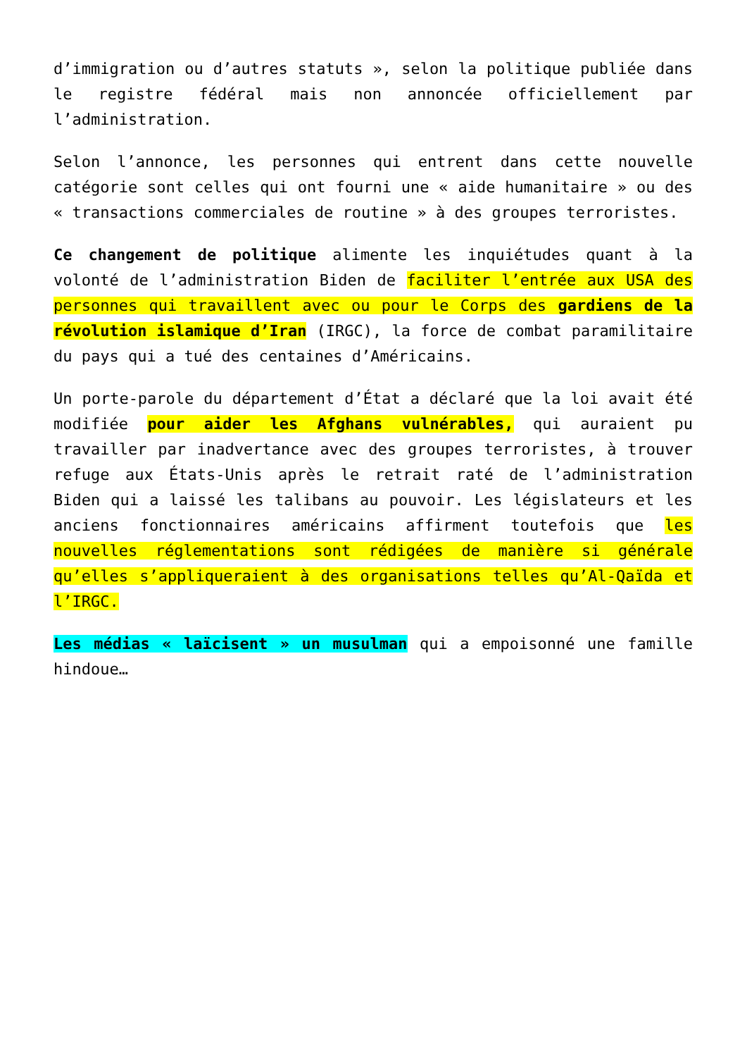d’immigration ou d’autres statuts », selon la politique publiée dans le registre fédéral mais non annoncée officiellement par l’administration.
Selon l’annonce, les personnes qui entrent dans cette nouvelle catégorie sont celles qui ont fourni une « aide humanitaire » ou des « transactions commerciales de routine » à des groupes terroristes.
Ce changement de politique alimente les inquiétudes quant à la volonté de l’administration Biden de faciliter l’entrée aux USA des personnes qui travaillent avec ou pour le Corps des gardiens de la révolution islamique d’Iran (IRGC), la force de combat paramilitaire du pays qui a tué des centaines d’Américains.
Un porte-parole du département d’État a déclaré que la loi avait été modifiée pour aider les Afghans vulnérables, qui auraient pu travailler par inadvertance avec des groupes terroristes, à trouver refuge aux États-Unis après le retrait raté de l’administration Biden qui a laissé les talibans au pouvoir. Les législateurs et les anciens fonctionnaires américains affirment toutefois que les nouvelles réglementations sont rédigées de manière si générale qu’elles s’appliqueraient à des organisations telles qu’Al-Qaïda et l’IRGC.
Les médias « laïcisent » un musulman qui a empoisonné une famille hindoue…